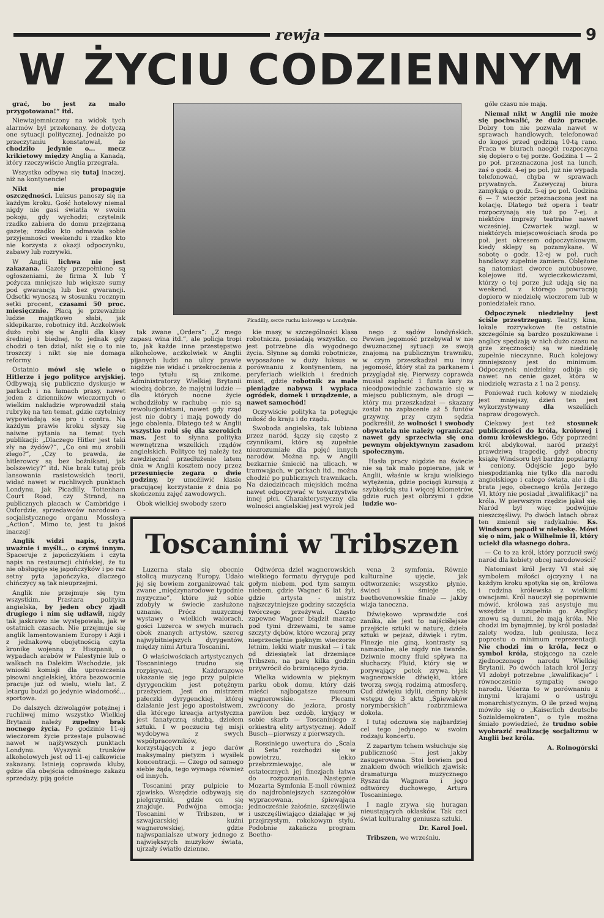rewja 9
W ŻYCIU CODZIENNYM
grać, bo jest za mało przygotowana!“ itd.
Niewtajemniczony na widok tych alarmów był przekonany, że dotyczą one sytuacji politycznej. Jednakże po przeczytaniu konstatował, że chodziło jedynie o... mecz krikietowy między Anglią a Kanadą, który rzeczywiście Anglia przegrała.
Wszystko odbywa się tutaj inaczej, niż na kontynencie!
Nikt nie propaguje oszczędności. Luksus panoszy się na każdym kroku. Gość hotelowy niemal nigdy nie gasi światła w swoim pokoju, gdy wychodzi; czytelnik rzadko zabiera do domu przejrzaną gazetę; rzadko kto odmawia sobie przyjemności weekendu i rzadko kto nie korzysta z okazji odpoczynku, zabawy lub rozrywki.
W Anglii lichwa nie jest zakazana. Gazety przepełnione są ogłoszeniami, że firma X lub Y pożycza mniejsze lub większe sumy pod gwarancją lub bez gwarancji. Odsetki wynoszą w stosunku rocznym setki procent, czasami 50 proc. miesięcznie. Płacą je przeważnie ludzie majątkowo słabi, jak sklepikarze, robotnicy itd. Aczkolwiek dużo robi się w Anglii dla klasy średniej i biednej, to jednak gdy chodzi o ten dział, nikt się o to nie troszczy i nikt się nie domaga reformy.
Ostatnio mówi się wiele o Hitlerze i jego polityce aryjskiej. Odbywają się publiczne dyskusje w parkach i na łamach prasy, nawet jeden z dzienników wieczornych o wielkim nakładzie wprowadził stałą rubrykę na ten temat, gdzie czytelnicy wypowiadają się pro i contra. Na każdym prawie kroku słyszy się naiwne pytania na temat tych publikacji: „Dlaczego Hitler jest taki zły na żydów?“, „Co oni mu zrobili złego?“, „Czy to prawda, że hitlerowcy są bez bożnikami, jak bolszewicy?“ itd. Nie brak tutaj prób lansowania rasistowskich teorii, widać nawet w ruchliwych punktach Londynu, jak Picadilly, Tottenham Court Road, czy Strand, na publicznych placach w Cambridge i Oxfordzie, sprzedawców narodowo - socjalistycznego organu Mossleya „Action“. Mimo to, jest tu jakoś inaczej!
Anglik widzi napis, czyta uważnie i myśli... o czymś innym. Spaceruje z japończykiem i czyta napis na restauracji chińskiej, że tu nie obsługuje się japończyków i po raz setny pyta japończyka, dlaczego chińczycy są tak nieuprzejmi.
Anglik nie przejmuje się tym wszystkim. Prastara polityka angielska, by jeden obcy zjadł drugiego i nim się udławił, nigdy tak jaskrawo nie występowała, jak w ostatnich czasach. Nie przejmuje się anglik lamentowaniem Europy i Azji i z jednakową obojętnością czyta kronikę wojenną z Hiszpanii, o wypadach arabów w Palestynie lub o walkach na Dalekim Wschodzie, jak wnioski komisji dla uproszczenia pisowni angielskiej, która bezowocnie pracuje już od wielu, wielu lat. Z letargu budzi go jedynie wiadomość... sportowa.
Do dalszych dziwolągów potężnej i ruchliwej mimo wszystko Wielkiej Brytanii należy zupełny brak nocnego życia. Po godzinie 11-ej wieczorem życie przestaje pulsować nawet w najżywszych punktach Londynu. Wyszynk trunków alkoholowych jest od 11-ej całkowicie zakazany. Istnieją coprawda kluby, gdzie dla obejścia odnośnego zakazu sprzedaży, piją goście
Picadilly, serce ruchu kołowego w Londynie.
tak zwane „Orders“: „Z mego zapasu wina itd.“, ale policja tropi to, jak każde inne przestępstwo alkoholowe, aczkolwiek w Anglii pijanych ludzi na ulicy prawie nigdzie nie widać i przekroczenia z tego tytułu są znikome. Administratorzy Wielkiej Brytanii wiedzą dobrze, że majętni ludzie — dla których nocne życie wchodziłoby w rachubę — nie są rewolucjonistami, nawet gdy rząd jest nie dobry i mają powody do jego obalenia. Dlatego też w Anglii wszystko robi się dla szerokich mas. Jest to słynna polityka wewnętrzna wszelkich rządów angielskich. Polityce tej należy też zawdzięczać przedłużenie latem dnia w Anglii kosztem nocy przez przesunięcie zegara o dwie godziny, by umożliwić klasie pracującej korzystanie z dnia po skończeniu zajęć zawodowych.
Obok wielkiej swobody szero
kie masy, w szczególności klasa robotnicza, posiadają wszystko, co jest potrzebne dla wygodnego życia. Słynne są domki robotnicze, wyposażone w duży luksus w porównaniu z kontynentem, na peryferiach wielkich i średnich miast, gdzie robotnik za małe pieniądze nabywa i wypłaca ogródek, domek i urządzenie, a nawet samochód!
Oczywiście polityka ta potęguje miłość do kraju i do rządu.
Swoboda angielska, tak lubiana przez naród, łączy się często z czynnikami, które są zupełnie niezrozumiałe dla pojęć innych narodów. Można np. w Anglii bezkarnie śmiecić na ulicach, w tramwajach, w parkach itd., można chodzić po publicznych trawnikach. Na dziedzińcach miejskich można nawet odpoczywać w towarzystwie innej płci. Charakterystyczny dla wolności angielskiej jest wyrok jed
nego z sądów londyńskich. Pewien jegomość przebywał w nie dwuznacznej sytuacji ze swoją znajomą na publicznym trawniku, w czym przeszkadzał mu inny jegomość, który stał za parkanem i przyglądał się. Pierwszy coprawda musiał zapłacić 1 funta kary za nieodpowiednie zachowanie się w miejscu publicznym, ale drugi — który mu przeszkadzał — skazany został na zapłacenie aż 5 funtów grzywny, przy czym sędzia podkreślił, że wolności i swobody obywatela nie należy ograniczać nawet gdy sprzeciwia się ona pewnym objektywnym zasadom społecznym.
Hasła pracy nigdzie na świecie nie są tak mało popierane, jak w Anglii, właśnie w kraju wielkiego wytężenia, gdzie pociągi kursują z szybkością stu i więcej kilometrów, gdzie ruch jest olbrzymi i gdzie ludzie wo-
Toscanini w Tribszen
Luzerna stała się obecnie stolicą muzyczną Europy. Udało jej się bowiem zorganizować tak zwane „międzynarodowe tygodnie myzyczne“, które już sobie zdobyły w świecie zasłużone uznanie. Prócz muzycznej wystawy o wielkich walorach, gości Luzerca w swych murach obok znanych artystów, szereg najwybitniejszych dyrygentów, między nimi Artura Toscanini.
O właściwościach artystycznych Toscaniniego trudno się rozpisywać. Każdorazowe ukazanie się jego przy pulpicie dyrygenckim jest potężnym przeżyciem. Jest on mistrzem pałeczki dyrygenckiej, której działanie jest jego apostolstwem, dla którego kreacja artystyczna jest fanatyczną służbą, dziełem sztuki. I w poczuciu tej misji wydobywa z swych współpracowników, korzystających z jego darów maksymalny pietyzm i wysiłek koncentracji. — Czego od samego siebie żąda, tego wymaga również od innych.
Toscanini przy pulpicie to zjawisko. Wszędzie odbywają się pielgrzymki, gdzie on się znajduje. Podwójna emocja: Toscanini w Tribszen, w szwajcarskiej kuźni wagnerowskiej, gdzie najwspanialsze utwory jednego z największych muzyków świata, ujrzały światło dzienne.
Odtwórca dzieł wagnerowskich wielkiego formatu dyryguje pod gołym niebem, pod tym samym niebem, gdzie Wagner 6 lat żył, gdzie artysta - mistrz najszczytniejsze godziny szczęścia twórczego przeżywał. Często zapewne Wagner błądził marząc pod tymi drzewami, te same szczyty dębów, które wczoraj przy nieprzeciętnie pięknym wieczorze letnim, lekki wiatr muskał — i tak od dziesiątek lat drzemiące Tribszen, na parę kilka godzin przywrócił do brzmiącego życia.
Wielka widownia w pięknym parku obok domu, który dziś mieści najbogatsze muzeum wagnerowskie. — Plecami zwrócony do jeziora, prosty pawilon bez ozdób, kryjący w sobie skarb — Toscaniniego z orkiestrą elity artystycznej. Adolf Busch—pierwszy z pierwszych.
Rossiniego uwertura do „Scala di Seta“ rozchodzi się w powietrzu, lekko przebrzmiewając, ale w ostatecznych jej finezjach łatwa do rozpoznania. Następnie Mozarta Symfonia E-moll również do najdrobniejszych szczegółów wypracowana, śpiewająca jednocześnie żałośnie, szczęśliwie i uszczęśliwiająco działając w jej przejrzystym, rokokowym stylu. Podobnie zakańcza program Beetho-
vena 2 symfonia. Równie kulturalne ujęcie, jak odtworzenie; wszystko płynie, świeci i śmieje się, beethovenowskie finale — jakby wizja taneczna.
Dźwiękowo wprawdzie coś zanika, ale jest to najściślejsze przejście sztuki w naturę, dzieła sztuki w pejzaż, dźwięk i rytm. Finezje nie giną, kontrasty są namacalne, ale nigdy nie twarde. Dziwnie mocny fluid spływa na słuchaczy. Fluid, który się w porywający potok zrywa, jak wagnerowskie dźwięki, które tworzą swoją rodzimą atmosferę. Cud dźwięku idylii, ciemny błysk wstępu do 3 aktu „Śpiewaków norymberskich“ rozbrzmiewa dokoła.
I tutaj odczuwa się najbardziej cel tego jedynego w swoim rodzaju koncertu.
Z zapartym tchem wsłuchuje się publiczność — jest jakby zasugerowana. Stoi bowiem pod znakiem dwóch wielkich zjawisk: dramaturga muzycznego Ryszarda Wagnera i jego odtwórcy duchowego, Artura Toscaniniego.
I nagle zrywa się huragan nieustających oklasków. Tak czci świat kulturalny geniusza sztuki.
Dr. Karol Joel.
Tribszen, we wrześniu.
góle czasu nie mają.
Niemal nikt w Anglii nie może się pochwalić, że dużo pracuje. Dobry ton nie pozwala nawet w sprawach handlowych, telefonować do kogoś przed godziną 10-tą rano. Praca w biurach naogół rozpoczyna się dopiero o tej porze. Godzina 1 — 2 po poł. przeznaczona jest na lunch, zaś o godz. 4-ej po poł. już nie wypada telefonować, chyba w sprawach prywatnych. Zazwyczaj biura zamykają o godz. 5-ej po poł. Godzina 6 — 7 wieczór przeznaczona jest na kolację. Dlatego też opera i teatr rozpoczynają się tuż po 7-ej, a niektóre imprezy teatralne nawet wcześniej. Czwartek wzgl. w niektórych miejscowościach środa po poł. jest okresem odpoczynkowym, kiedy sklepy są pozamykane. W sobotę o godz. 12-ej w poł. ruch handlowy zupełnie zamiera. Oblężone są natomiast dworce autobusowe, kolejowe itd. wycieczkowiczami, którzy o tej porze już udają się na weekend, z którego powracają dopiero w niedzielę wieczorem lub w poniedziałek rano.
Odpoczynek niedzielny jest ściśle przestrzegany. Teatry, kina, lokale rozrywkowe (te ostatnie szczególnie są bardzo poszukiwane i anglicy spędzają w nich dużo czasu na grze zręczności) są w niedzielę zupełnie nieczynne. Ruch kolejowy zmniejszony jest do minimum. Odpoczynek niedzielny odbija się nawet na cenie gazet, która w niedzielę wzrasta z 1 na 2 pensy.
Ponieważ ruch kołowy w niedzielę jest mniejszy, dzień ten jest wykorzystywany dla wszelkich napraw drogowych.
Ciekawy jest też stosunek publiczności do króla, królowej i domu królewskiego. Gdy poprzedni król abdykował, naród przeżył prawdziwą tragedię, gdyż obecny książę Windsoru był bardzo popularny i ceniony. Odejście jego było niespodzianką nie tylko dla narodu angielskiego i całego świata, ale i dla brata jego, obecnego króla Jerzego VI, który nie posiadał „kwalifikacji“ na króla. W pierwszym rzędzie jąkał się. Naród był więc podwójnie nieszczęśliwy. Po dwóch latach obraz ten zmienił się radykalnie. Ks. Windsoru popadł w niełaskę. Mówi się o nim, jak o Wilhelmie II, który uciekł dla własnego dobra.
— Co to za król, który porzucił swój naród dla kobiety obcej narodowości?
Natomiast król Jerzy VI stał się symbolem miłości ojczyzny i na każdym kroku spotyka się on, królowa i rodzina królewska z wielkimi owacjami. Król nauczył się poprawnie mówić, królowa zaś asystuje mu wszędzie i uzupełnia go. Anglicy znowu są dumni, że mają króla. Nie chodzi im bynajmniej, by król posiadał zalety wodza, lub geniusza, lecz poprostu o minimum reprezentacji. Nie chodzi im o króla, lecz o symbol króla, stojącego na czele zjednoczonego narodu Wielkiej Brytanii. Po dwóch latach król Jerzy VI zdobył potrzebne „kwalifikacje“ i równocześnie sympatię swego narodu. Uderza to w porównaniu z innymi krajami o ustroju monarchistycznym. O ile przed wojną mówiło się o „Kaiserlich deutsche Sozialdemokraten“, o tyle można śmiało powiedzieć, że trudno sobie wyobrazić realizację socjalizmu w Anglii bez króla.
A. Rolnogórski